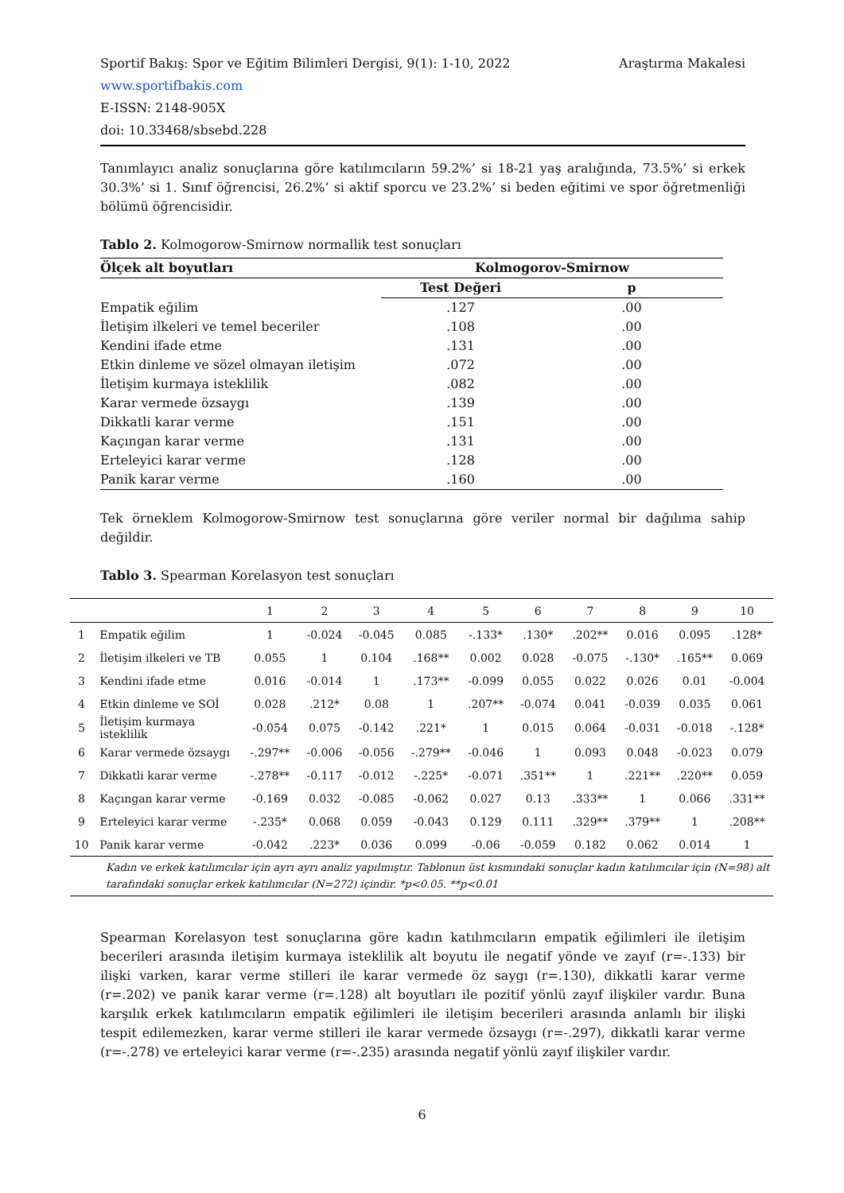Araştırma Makalesi Sportif Bakış: Spor ve Eğitim Bilimleri Dergisi, 9(1): 1-10, 2022
www.sportifbakis.com
E-ISSN: 2148-905X
doi: 10.33468/sbsebd.228
Tanımlayıcı analiz sonuçlarına göre katılımcıların 59.2%’ si 18-21 yaş aralığında, 73.5%’ si erkek 30.3%’ si 1. Sınıf öğrencisi, 26.2%’ si aktif sporcu ve 23.2%’ si beden eğitimi ve spor öğretmenliği bölümü öğrencisidir.
Tablo 2. Kolmogorow-Smirnow normallik test sonuçları
| Ölçek alt boyutları | Kolmogorov-Smirnow | |
| --- | --- | --- |
| | Test Değeri | p |
| Empatik eğilim | .127 | .00 |
| İletişim ilkeleri ve temel beceriler | .108 | .00 |
| Kendini ifade etme | .131 | .00 |
| Etkin dinleme ve sözel olmayan iletişim | .072 | .00 |
| İletişim kurmaya isteklilik | .082 | .00 |
| Karar vermede özsaygı | .139 | .00 |
| Dikkatli karar verme | .151 | .00 |
| Kaçıngan karar verme | .131 | .00 |
| Erteleyici karar verme | .128 | .00 |
| Panik karar verme | .160 | .00 |
Tek örneklem Kolmogorow-Smirnow test sonuçlarına göre veriler normal bir dağılıma sahip değildir.
Tablo 3. Spearman Korelasyon test sonuçları
| | | 1 | 2 | 3 | 4 | 5 | 6 | 7 | 8 | 9 | 10 |
| 1 | Empatik eğilim | 1 | -0.024 | -0.045 | 0.085 | -.133* | .130* | .202** | 0.016 | 0.095 | .128* |
| 2 | İletişim ilkeleri ve TB | 0.055 | 1 | 0.104 | .168** | 0.002 | 0.028 | -0.075 | -.130* | .165** | 0.069 |
| 3 | Kendini ifade etme | 0.016 | -0.014 | 1 | .173** | -0.099 | 0.055 | 0.022 | 0.026 | 0.01 | -0.004 |
| 4 | Etkin dinleme ve SOİ | 0.028 | .212* | 0.08 | 1 | .207** | -0.074 | 0.041 | -0.039 | 0.035 | 0.061 |
| 5 | İletişim kurmaya isteklilik | -0.054 | 0.075 | -0.142 | .221* | 1 | 0.015 | 0.064 | -0.031 | -0.018 | -.128* |
| 6 | Karar vermede özsaygı | -.297** | -0.006 | -0.056 | -.279** | -0.046 | 1 | 0.093 | 0.048 | -0.023 | 0.079 |
| 7 | Dikkatli karar verme | -.278** | -0.117 | -0.012 | -.225* | -0.071 | .351** | 1 | .221** | .220** | 0.059 |
| 8 | Kaçıngan karar verme | -0.169 | 0.032 | -0.085 | -0.062 | 0.027 | 0.13 | .333** | 1 | 0.066 | .331** |
| 9 | Erteleyici karar verme | -.235* | 0.068 | 0.059 | -0.043 | 0.129 | 0.111 | .329** | .379** | 1 | .208** |
| 10 | Panik karar verme | -0.042 | .223* | 0.036 | 0.099 | -0.06 | -0.059 | 0.182 | 0.062 | 0.014 | 1 |
| Kadın ve erkek katılımcılar için ayrı ayrı analiz yapılmıştır. Tablonun üst kısmındaki sonuçlar kadın katılımcılar için (N=98) alt tarafındaki sonuçlar erkek katılımcılar (N=272) içindir. *p<0.05. **p<0.01 | | | | | | | | | | | |
Spearman Korelasyon test sonuçlarına göre kadın katılımcıların empatik eğilimleri ile iletişim becerileri arasında iletişim kurmaya isteklilik alt boyutu ile negatif yönde ve zayıf (r=-.133) bir ilişki varken, karar verme stilleri ile karar vermede öz saygı (r=.130), dikkatli karar verme (r=.202) ve panik karar verme (r=.128) alt boyutları ile pozitif yönlü zayıf ilişkiler vardır. Buna karşılık erkek katılımcıların empatik eğilimleri ile iletişim becerileri arasında anlamlı bir ilişki tespit edilemezken, karar verme stilleri ile karar vermede özsaygı (r=-.297), dikkatli karar verme (r=-.278) ve erteleyici karar verme (r=-.235) arasında negatif yönlü zayıf ilişkiler vardır.
6